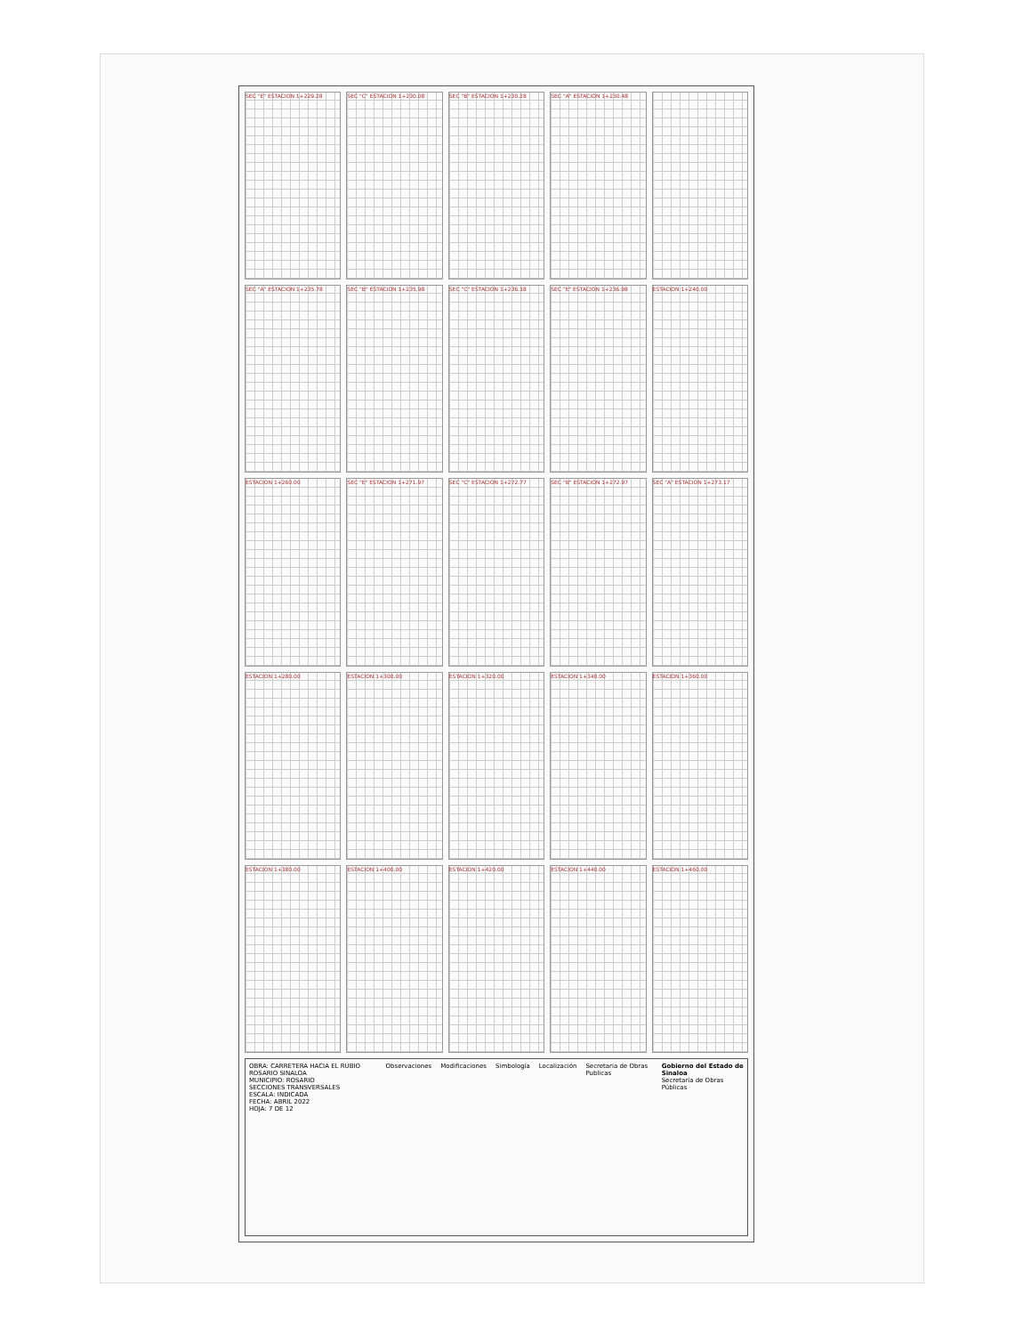SEC "E" ESTACION 1+229.28
SEC "C" ESTACION 1+230.08
SEC "B" ESTACION 1+230.28
SEC "A" ESTACION 1+230.48
SEC "A" ESTACION 1+235.78
SEC "B" ESTACION 1+235.98
SEC "C" ESTACION 1+236.18
SEC "E" ESTACION 1+236.98
ESTACION 1+240.00
ESTACION 1+260.00
SEC "E" ESTACION 1+271.97
SEC "C" ESTACION 1+272.77
SEC "B" ESTACION 1+272.97
SEC "A" ESTACION 1+273.17
ESTACION 1+280.00
ESTACION 1+300.00
ESTACION 1+320.00
ESTACION 1+340.00
ESTACION 1+360.00
ESTACION 1+380.00
ESTACION 1+400.00
ESTACION 1+420.00
ESTACION 1+440.00
ESTACION 1+460.00
OBRA: CARRETERA HACIA EL RUBIO ROSARIO SINALOA
MUNICIPIO: ROSARIO
SECCIONES TRANSVERSALES
ESCALA: INDICADA
FECHA: ABRIL 2022
HOJA: 7 DE 12
Observaciones Modificaciones Simbología Localización Secretaria de Obras Publicas Gobierno del Estado de Sinaloa
Secretaría de Obras Públicas